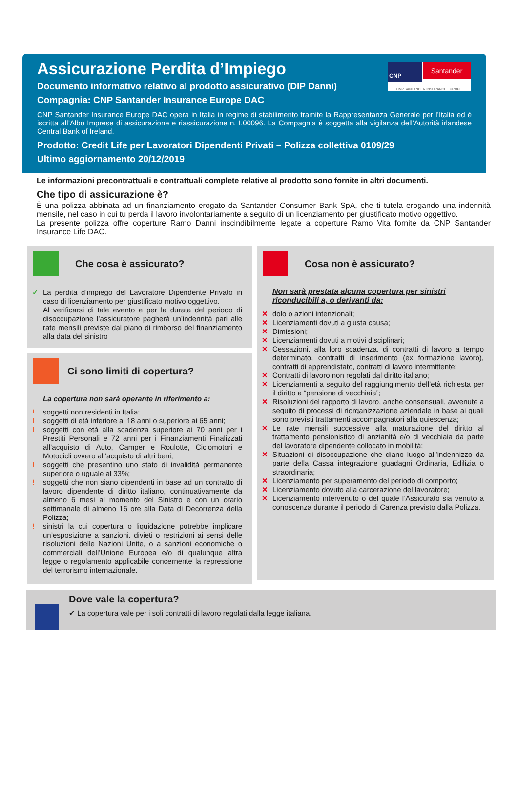CNP Santander
CNP SANTANDER INSURANCE EUROPE
Assicurazione Perdita d’Impiego
Documento informativo relativo al prodotto assicurativo (DIP Danni)
Compagnia: CNP Santander Insurance Europe DAC
CNP Santander Insurance Europe DAC opera in Italia in regime di stabilimento tramite la Rappresentanza Generale per l’Italia ed è iscritta all’Albo Imprese di assicurazione e riassicurazione n. I.00096. La Compagnia è soggetta alla vigilanza dell’Autorità irlandese Central Bank of Ireland.
Prodotto: Credit Life per Lavoratori Dipendenti Privati – Polizza collettiva 0109/29
Ultimo aggiornamento 20/12/2019
Le informazioni precontrattuali e contrattuali complete relative al prodotto sono fornite in altri documenti.
Che tipo di assicurazione è?
È una polizza abbinata ad un finanziamento erogato da Santander Consumer Bank SpA, che ti tutela erogando una indennità mensile, nel caso in cui tu perda il lavoro involontariamente a seguito di un licenziamento per giustificato motivo oggettivo.
La presente polizza offre coperture Ramo Danni inscindibilmente legate a coperture Ramo Vita fornite da CNP Santander Insurance Life DAC.
Che cosa è assicurato?
✓ La perdita d’impiego del Lavoratore Dipendente Privato in caso di licenziamento per giustificato motivo oggettivo.
Al verificarsi di tale evento e per la durata del periodo di disoccupazione l’assicuratore pagherà un'indennità pari alle rate mensili previste dal piano di rimborso del finanziamento alla data del sinistro
Ci sono limiti di copertura?
La copertura non sarà operante in riferimento a:
! soggetti non residenti in Italia;
! soggetti di età inferiore ai 18 anni o superiore ai 65 anni;
! soggetti con età alla scadenza superiore ai 70 anni per i Prestiti Personali e 72 anni per i Finanziamenti Finalizzati all’acquisto di Auto, Camper e Roulotte, Ciclomotori e Motocicli ovvero all’acquisto di altri beni;
! soggetti che presentino uno stato di invalidità permanente superiore o uguale al 33%;
! soggetti che non siano dipendenti in base ad un contratto di lavoro dipendente di diritto italiano, continuativamente da almeno 6 mesi al momento del Sinistro e con un orario settimanale di almeno 16 ore alla Data di Decorrenza della Polizza;
! sinistri la cui copertura o liquidazione potrebbe implicare un’esposizione a sanzioni, divieti o restrizioni ai sensi delle risoluzioni delle Nazioni Unite, o a sanzioni economiche o commerciali dell’Unione Europea e/o di qualunque altra legge o regolamento applicabile concernente la repressione del terrorismo internazionale.
Cosa non è assicurato?
Non sarà prestata alcuna copertura per sinistri riconducibili a, o derivanti da:
✕ dolo o azioni intenzionali;
✕ Licenziamenti dovuti a giusta causa;
✕ Dimissioni;
✕ Licenziamenti dovuti a motivi disciplinari;
✕ Cessazioni, alla loro scadenza, di contratti di lavoro a tempo determinato, contratti di inserimento (ex formazione lavoro), contratti di apprendistato, contratti di lavoro intermittente;
✕ Contratti di lavoro non regolati dal diritto italiano;
✕ Licenziamenti a seguito del raggiungimento dell’età richiesta per il diritto a “pensione di vecchiaia”;
✕ Risoluzioni del rapporto di lavoro, anche consensuali, avvenute a seguito di processi di riorganizzazione aziendale in base ai quali sono previsti trattamenti accompagnatori alla quiescenza;
✕ Le rate mensili successive alla maturazione del diritto al trattamento pensionistico di anzianità e/o di vecchiaia da parte del lavoratore dipendente collocato in mobilità;
✕ Situazioni di disoccupazione che diano luogo all’indennizzo da parte della Cassa integrazione guadagni Ordinaria, Edilizia o straordinaria;
✕ Licenziamento per superamento del periodo di comporto;
✕ Licenziamento dovuto alla carcerazione del lavoratore;
✕ Licenziamento intervenuto o del quale l’Assicurato sia venuto a conoscenza durante il periodo di Carenza previsto dalla Polizza.
Dove vale la copertura?
✔ La copertura vale per i soli contratti di lavoro regolati dalla legge italiana.